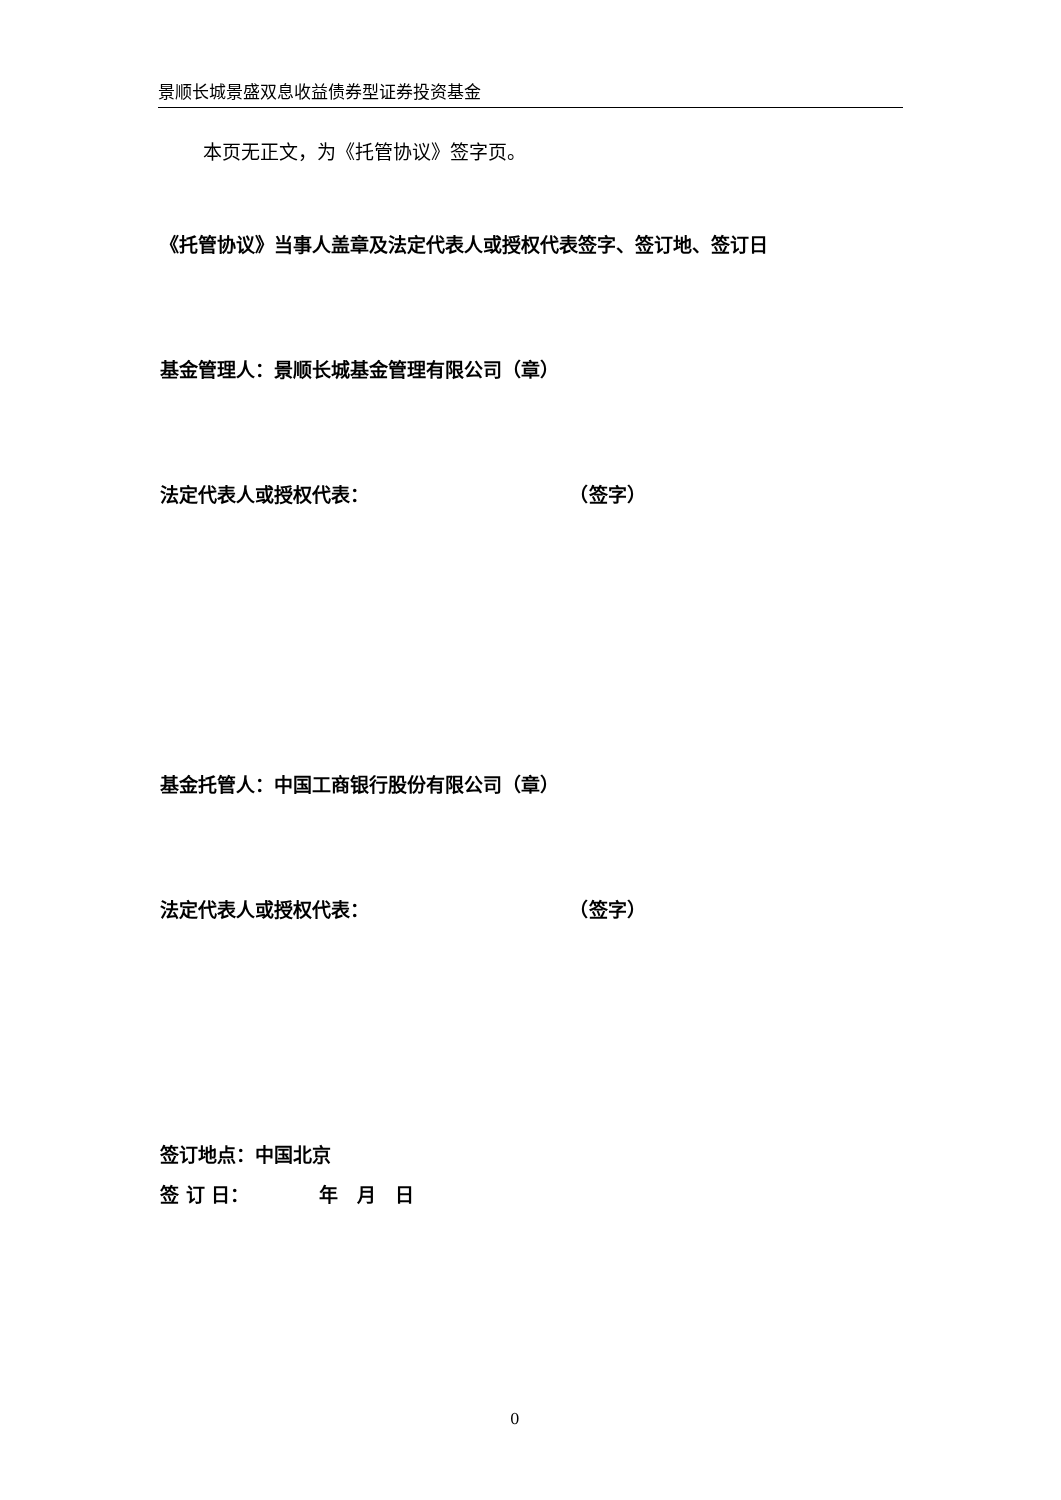景顺长城景盛双息收益债券型证券投资基金
本页无正文，为《托管协议》签字页。
《托管协议》当事人盖章及法定代表人或授权代表签字、签订地、签订日
基金管理人：景顺长城基金管理有限公司（章）
法定代表人或授权代表： （签字）
基金托管人：中国工商银行股份有限公司（章）
法定代表人或授权代表： （签字）
签订地点：中国北京
签 订 日： 年　月　日
0